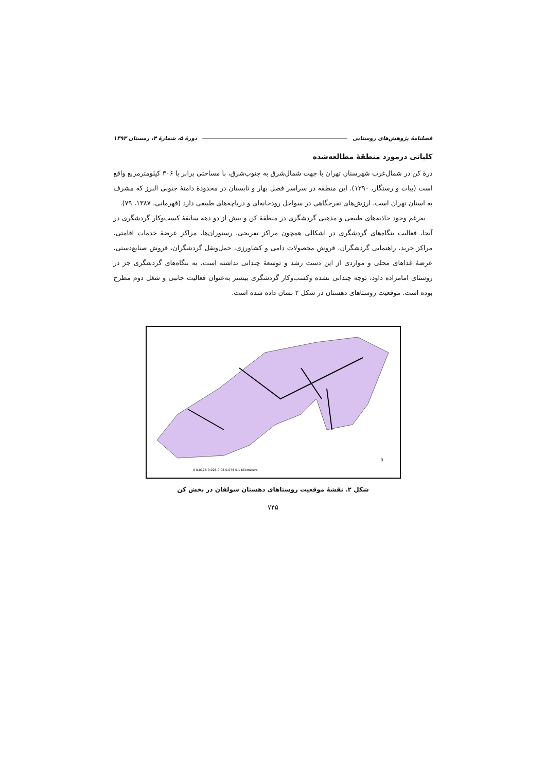فصلنامهٔ پژوهش‌های روستایی دورهٔ ۵، شمارهٔ ۴، زمستان ۱۳۹۳
کلیاتی درمورد منطقهٔ مطالعه‌شده
درهٔ کن در شمال‌غرب شهرستان تهران با جهت شمال‌شرق به جنوب‌شرق، با مساحتی برابر با ۳۰۶ کیلومترمربع واقع است (بیات و رستگار، ۱۳۹۰). این منطقه در سراسر فصل بهار و تابستان در محدودهٔ دامنهٔ جنوبی البرز که مشرف به استان تهران است، ارزش‌های تفرجگاهی در سواحل رودخانه‌ای و دریاچه‌های طبیعی دارد (قهرمانی، ۱۳۸۷، ۷۹).
به‌رغم وجود جاذبه‌های طبیعی و مذهبی گردشگری در منطقهٔ کن و بیش از دو دهه سابقهٔ کسب‌وکار گردشگری در آنجا، فعالیت بنگاه‌های گردشگری در اشکالی همچون مراکز تفریحی، رستوران‌ها، مراکز عرضهٔ خدمات اقامتی، مراکز خرید، راهنمایی گردشگران، فروش محصولات دامی و کشاورزی، حمل‌ونقل گردشگران، فروش صنایع‌دستی، عرضهٔ غذاهای محلی و مواردی از این دست رشد و توسعهٔ چندانی نداشته است. به بنگاه‌های گردشگری جز در روستای امامزاده داود، توجه چندانی نشده وکسب‌وکار گردشگری بیشتر به‌عنوان فعالیت جانبی و شغل دوم مطرح بوده است. موقعیت روستاهای دهستان در شکل ۲ نشان داده شده است.
0 0.0125 0.025 0.05 0.075 0.1 Kilometers
N
شکل ۲. نقشهٔ موقعیت روستاهای دهستان سولقان در بخش کن
۷۴۵